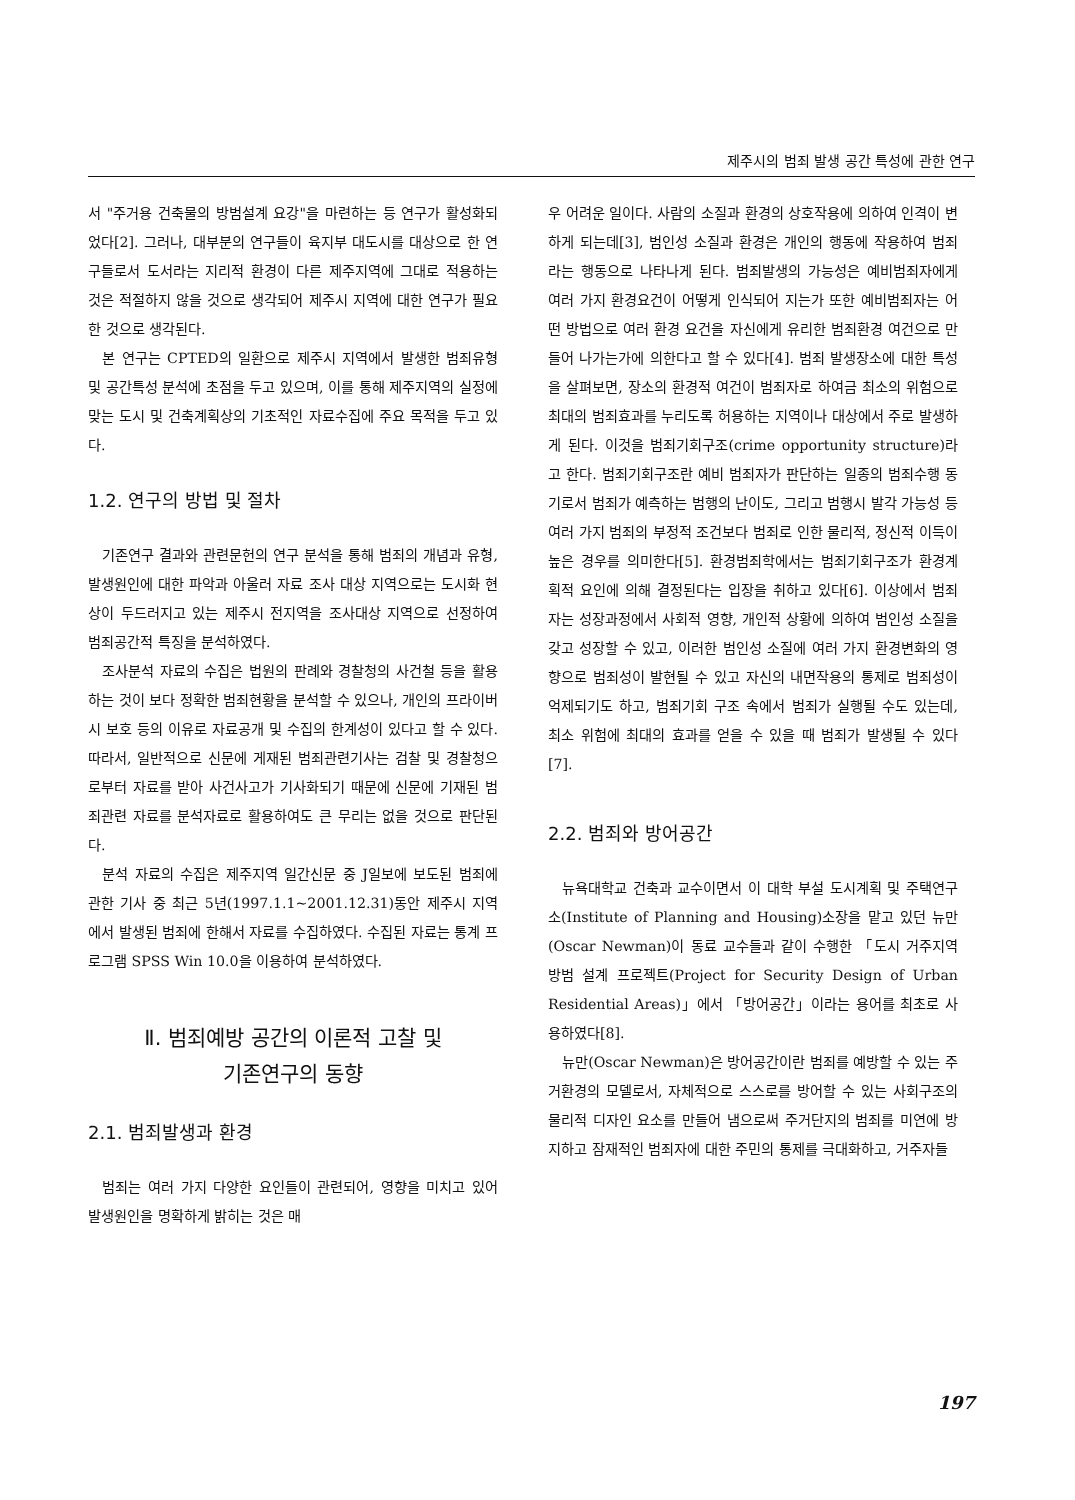제주시의 범죄 발생 공간 특성에 관한 연구
서 "주거용 건축물의 방범설계 요강"을 마련하는 등 연구가 활성화되었다[2]. 그러나, 대부분의 연구들이 육지부 대도시를 대상으로 한 연구들로서 도서라는 지리적 환경이 다른 제주지역에 그대로 적용하는 것은 적절하지 않을 것으로 생각되어 제주시 지역에 대한 연구가 필요한 것으로 생각된다.
본 연구는 CPTED의 일환으로 제주시 지역에서 발생한 범죄유형 및 공간특성 분석에 초점을 두고 있으며, 이를 통해 제주지역의 실정에 맞는 도시 및 건축계획상의 기초적인 자료수집에 주요 목적을 두고 있다.
1.2. 연구의 방법 및 절차
기존연구 결과와 관련문헌의 연구 분석을 통해 범죄의 개념과 유형, 발생원인에 대한 파악과 아울러 자료 조사 대상 지역으로는 도시화 현상이 두드러지고 있는 제주시 전지역을 조사대상 지역으로 선정하여 범죄공간적 특징을 분석하였다.
조사분석 자료의 수집은 법원의 판례와 경찰청의 사건철 등을 활용하는 것이 보다 정확한 범죄현황을 분석할 수 있으나, 개인의 프라이버시 보호 등의 이유로 자료공개 및 수집의 한계성이 있다고 할 수 있다. 따라서, 일반적으로 신문에 게재된 범죄관련기사는 검찰 및 경찰청으로부터 자료를 받아 사건사고가 기사화되기 때문에 신문에 기재된 범죄관련 자료를 분석자료로 활용하여도 큰 무리는 없을 것으로 판단된다.
분석 자료의 수집은 제주지역 일간신문 중 J일보에 보도된 범죄에 관한 기사 중 최근 5년(1997.1.1~2001.12.31)동안 제주시 지역에서 발생된 범죄에 한해서 자료를 수집하였다. 수집된 자료는 통계 프로그램 SPSS Win 10.0을 이용하여 분석하였다.
Ⅱ. 범죄예방 공간의 이론적 고찰 및
기존연구의 동향
2.1. 범죄발생과 환경
범죄는 여러 가지 다양한 요인들이 관련되어, 영향을 미치고 있어 발생원인을 명확하게 밝히는 것은 매
우 어려운 일이다. 사람의 소질과 환경의 상호작용에 의하여 인격이 변하게 되는데[3], 범인성 소질과 환경은 개인의 행동에 작용하여 범죄라는 행동으로 나타나게 된다. 범죄발생의 가능성은 예비범죄자에게 여러 가지 환경요건이 어떻게 인식되어 지는가 또한 예비범죄자는 어떤 방법으로 여러 환경 요건을 자신에게 유리한 범죄환경 여건으로 만들어 나가는가에 의한다고 할 수 있다[4]. 범죄 발생장소에 대한 특성을 살펴보면, 장소의 환경적 여건이 범죄자로 하여금 최소의 위험으로 최대의 범죄효과를 누리도록 허용하는 지역이나 대상에서 주로 발생하게 된다. 이것을 범죄기회구조(crime opportunity structure)라고 한다. 범죄기회구조란 예비 범죄자가 판단하는 일종의 범죄수행 동기로서 범죄가 예측하는 범행의 난이도, 그리고 범행시 발각 가능성 등 여러 가지 범죄의 부정적 조건보다 범죄로 인한 물리적, 정신적 이득이 높은 경우를 의미한다[5]. 환경범죄학에서는 범죄기회구조가 환경계획적 요인에 의해 결정된다는 입장을 취하고 있다[6]. 이상에서 범죄자는 성장과정에서 사회적 영향, 개인적 상황에 의하여 범인성 소질을 갖고 성장할 수 있고, 이러한 범인성 소질에 여러 가지 환경변화의 영향으로 범죄성이 발현될 수 있고 자신의 내면작용의 통제로 범죄성이 억제되기도 하고, 범죄기회 구조 속에서 범죄가 실행될 수도 있는데, 최소 위험에 최대의 효과를 얻을 수 있을 때 범죄가 발생될 수 있다[7].
2.2. 범죄와 방어공간
뉴욕대학교 건축과 교수이면서 이 대학 부설 도시계획 및 주택연구소(Institute of Planning and Housing)소장을 맡고 있던 뉴만(Oscar Newman)이 동료 교수들과 같이 수행한 「도시 거주지역 방범 설계 프로젝트(Project for Security Design of Urban Residential Areas)」에서 「방어공간」이라는 용어를 최초로 사용하였다[8].
뉴만(Oscar Newman)은 방어공간이란 범죄를 예방할 수 있는 주거환경의 모델로서, 자체적으로 스스로를 방어할 수 있는 사회구조의 물리적 디자인 요소를 만들어 냄으로써 주거단지의 범죄를 미연에 방지하고 잠재적인 범죄자에 대한 주민의 통제를 극대화하고, 거주자들
197